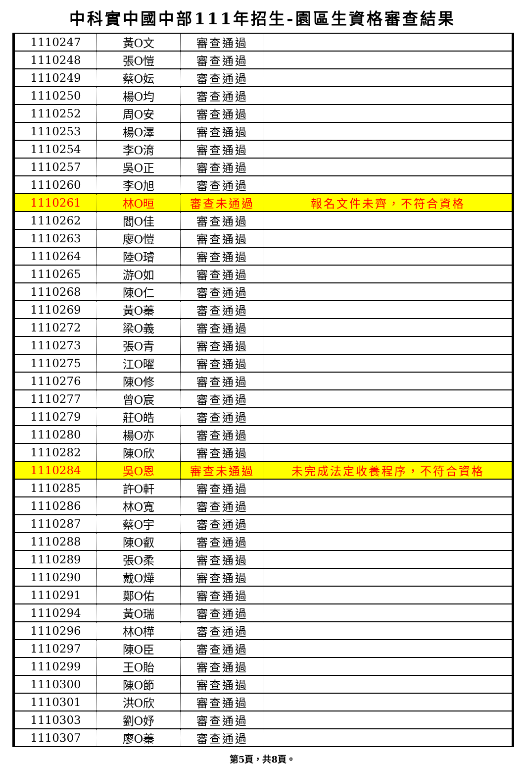中科實中國中部111年招生-園區生資格審查結果
| 1110247 | 黃O文 | 審查通過 | |
| 1110248 | 張O愷 | 審查通過 | |
| 1110249 | 蔡O妘 | 審查通過 | |
| 1110250 | 楊O均 | 審查通過 | |
| 1110252 | 周O安 | 審查通過 | |
| 1110253 | 楊O澤 | 審查通過 | |
| 1110254 | 李O淯 | 審查通過 | |
| 1110257 | 吳O正 | 審查通過 | |
| 1110260 | 李O旭 | 審查通過 | |
| 1110261 | 林O晅 | 審查未通過 | 報名文件未齊，不符合資格 |
| 1110262 | 閻O佳 | 審查通過 | |
| 1110263 | 廖O愷 | 審查通過 | |
| 1110264 | 陸O璿 | 審查通過 | |
| 1110265 | 游O如 | 審查通過 | |
| 1110268 | 陳O仁 | 審查通過 | |
| 1110269 | 黃O蓁 | 審查通過 | |
| 1110272 | 梁O義 | 審查通過 | |
| 1110273 | 張O青 | 審查通過 | |
| 1110275 | 江O曜 | 審查通過 | |
| 1110276 | 陳O修 | 審查通過 | |
| 1110277 | 曾O宸 | 審查通過 | |
| 1110279 | 莊O皓 | 審查通過 | |
| 1110280 | 楊O亦 | 審查通過 | |
| 1110282 | 陳O欣 | 審查通過 | |
| 1110284 | 吳O恩 | 審查未通過 | 未完成法定收養程序，不符合資格 |
| 1110285 | 許O軒 | 審查通過 | |
| 1110286 | 林O寬 | 審查通過 | |
| 1110287 | 蔡O宇 | 審查通過 | |
| 1110288 | 陳O叡 | 審查通過 | |
| 1110289 | 張O柔 | 審查通過 | |
| 1110290 | 戴O燁 | 審查通過 | |
| 1110291 | 鄭O佑 | 審查通過 | |
| 1110294 | 黃O瑞 | 審查通過 | |
| 1110296 | 林O樺 | 審查通過 | |
| 1110297 | 陳O臣 | 審查通過 | |
| 1110299 | 王O貽 | 審查通過 | |
| 1110300 | 陳O節 | 審查通過 | |
| 1110301 | 洪O欣 | 審查通過 | |
| 1110303 | 劉O妤 | 審查通過 | |
| 1110307 | 廖O蓁 | 審查通過 | |
第5頁，共8頁。